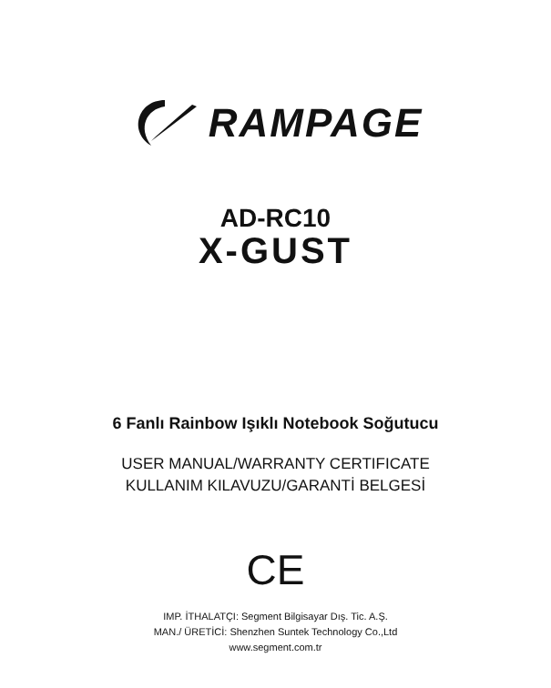RAMPAGE
AD-RC10
X-GUST
6 Fanlı Rainbow Işıklı Notebook Soğutucu
USER MANUAL/WARRANTY CERTIFICATE
KULLANIM KILAVUZU/GARANTİ BELGESİ
CE
IMP. İTHALATÇI: Segment Bilgisayar Dış. Tic. A.Ş.
MAN./ ÜRETİCİ: Shenzhen Suntek Technology Co.,Ltd
www.segment.com.tr